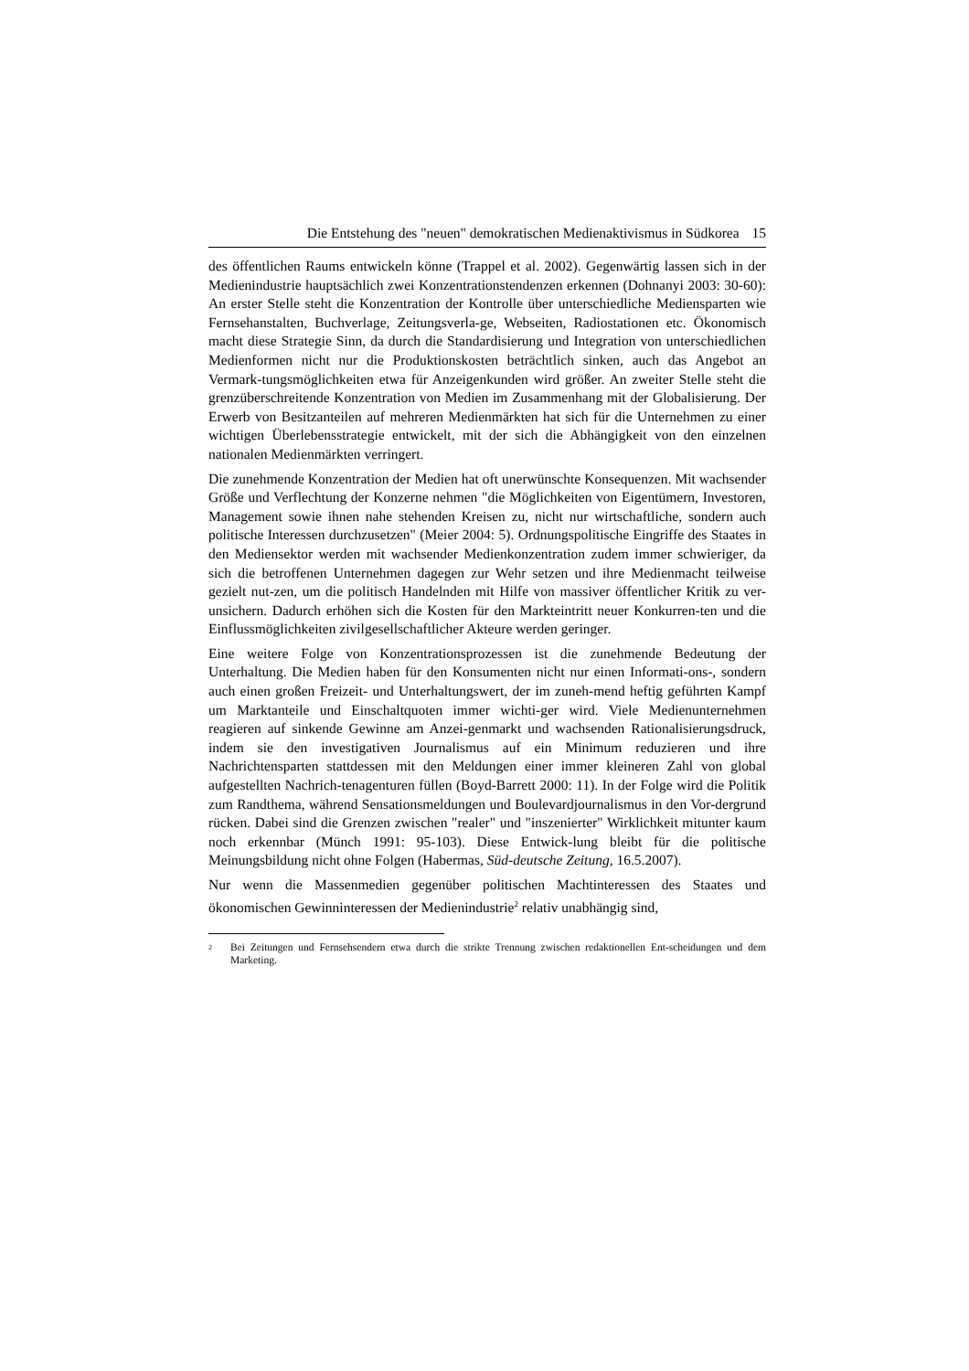Die Entstehung des "neuen" demokratischen Medienaktivismus in Südkorea 15
des öffentlichen Raums entwickeln könne (Trappel et al. 2002). Gegenwärtig lassen sich in der Medienindustrie hauptsächlich zwei Konzentrationstendenzen erkennen (Dohnanyi 2003: 30-60): An erster Stelle steht die Konzentration der Kontrolle über unterschiedliche Mediensparten wie Fernsehanstalten, Buchverlage, Zeitungsverla-ge, Webseiten, Radiostationen etc. Ökonomisch macht diese Strategie Sinn, da durch die Standardisierung und Integration von unterschiedlichen Medienformen nicht nur die Produktionskosten beträchtlich sinken, auch das Angebot an Vermark-tungsmöglichkeiten etwa für Anzeigenkunden wird größer. An zweiter Stelle steht die grenzüberschreitende Konzentration von Medien im Zusammenhang mit der Globalisierung. Der Erwerb von Besitzanteilen auf mehreren Medienmärkten hat sich für die Unternehmen zu einer wichtigen Überlebensstrategie entwickelt, mit der sich die Abhängigkeit von den einzelnen nationalen Medienmärkten verringert.
Die zunehmende Konzentration der Medien hat oft unerwünschte Konsequenzen. Mit wachsender Größe und Verflechtung der Konzerne nehmen "die Möglichkeiten von Eigentümern, Investoren, Management sowie ihnen nahe stehenden Kreisen zu, nicht nur wirtschaftliche, sondern auch politische Interessen durchzusetzen" (Meier 2004: 5). Ordnungspolitische Eingriffe des Staates in den Mediensektor werden mit wachsender Medienkonzentration zudem immer schwieriger, da sich die betroffenen Unternehmen dagegen zur Wehr setzen und ihre Medienmacht teilweise gezielt nut-zen, um die politisch Handelnden mit Hilfe von massiver öffentlicher Kritik zu ver-unsichern. Dadurch erhöhen sich die Kosten für den Markteintritt neuer Konkurren-ten und die Einflussmöglichkeiten zivilgesellschaftlicher Akteure werden geringer.
Eine weitere Folge von Konzentrationsprozessen ist die zunehmende Bedeutung der Unterhaltung. Die Medien haben für den Konsumenten nicht nur einen Informati-ons-, sondern auch einen großen Freizeit- und Unterhaltungswert, der im zuneh-mend heftig geführten Kampf um Marktanteile und Einschaltquoten immer wichti-ger wird. Viele Medienunternehmen reagieren auf sinkende Gewinne am Anzei-genmarkt und wachsenden Rationalisierungsdruck, indem sie den investigativen Journalismus auf ein Minimum reduzieren und ihre Nachrichtensparten stattdessen mit den Meldungen einer immer kleineren Zahl von global aufgestellten Nachrich-tenagenturen füllen (Boyd-Barrett 2000: 11). In der Folge wird die Politik zum Randthema, während Sensationsmeldungen und Boulevardjournalismus in den Vor-dergrund rücken. Dabei sind die Grenzen zwischen "realer" und "inszenierter" Wirklichkeit mitunter kaum noch erkennbar (Münch 1991: 95-103). Diese Entwick-lung bleibt für die politische Meinungsbildung nicht ohne Folgen (Habermas, Süd-deutsche Zeitung, 16.5.2007).
Nur wenn die Massenmedien gegenüber politischen Machtinteressen des Staates und ökonomischen Gewinninteressen der Medienindustrie<sup>2</sup> relativ unabhängig sind,
2 Bei Zeitungen und Fernsehsendern etwa durch die strikte Trennung zwischen redaktionellen Ent-scheidungen und dem Marketing.